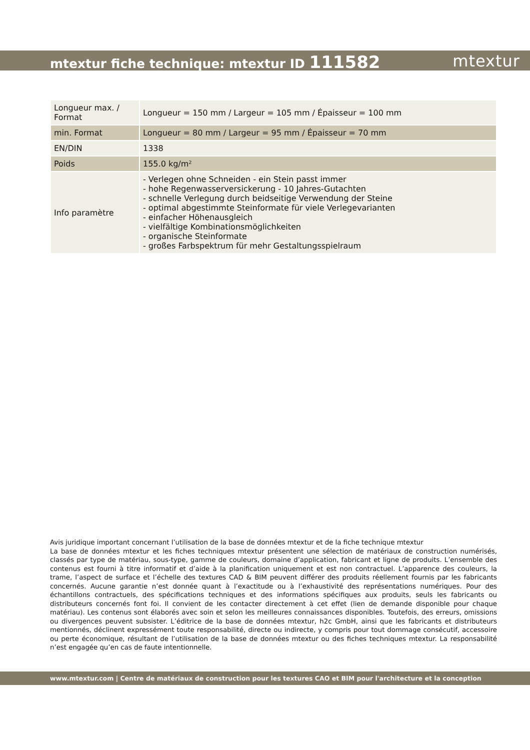mtextur fiche technique: mtextur ID 111582
mtextur
| Longueur max. / Format | Longueur = 150 mm / Largeur = 105 mm / Épaisseur = 100 mm |
| min. Format | Longueur = 80 mm / Largeur = 95 mm / Épaisseur = 70 mm |
| EN/DIN | 1338 |
| Poids | 155.0 kg/m² |
| Info paramètre | - Verlegen ohne Schneiden - ein Stein passt immer - hohe Regenwasserversickerung - 10 Jahres-Gutachten - schnelle Verlegung durch beidseitige Verwendung der Steine - optimal abgestimmte Steinformate für viele Verlegevarianten - einfacher Höhenausgleich - vielfältige Kombinationsmöglichkeiten - organische Steinformate - großes Farbspektrum für mehr Gestaltungsspielraum |
Avis juridique important concernant l’utilisation de la base de données mtextur et de la fiche technique mtextur
La base de données mtextur et les fiches techniques mtextur présentent une sélection de matériaux de construction numérisés, classés par type de matériau, sous-type, gamme de couleurs, domaine d’application, fabricant et ligne de produits. L’ensemble des contenus est fourni à titre informatif et d’aide à la planification uniquement et est non contractuel. L’apparence des couleurs, la trame, l’aspect de surface et l’échelle des textures CAD & BIM peuvent différer des produits réellement fournis par les fabricants concernés. Aucune garantie n’est donnée quant à l’exactitude ou à l’exhaustivité des représentations numériques. Pour des échantillons contractuels, des spécifications techniques et des informations spécifiques aux produits, seuls les fabricants ou distributeurs concernés font foi. Il convient de les contacter directement à cet effet (lien de demande disponible pour chaque matériau). Les contenus sont élaborés avec soin et selon les meilleures connaissances disponibles. Toutefois, des erreurs, omissions ou divergences peuvent subsister. L’éditrice de la base de données mtextur, h2c GmbH, ainsi que les fabricants et distributeurs mentionnés, déclinent expressément toute responsabilité, directe ou indirecte, y compris pour tout dommage consécutif, accessoire ou perte économique, résultant de l’utilisation de la base de données mtextur ou des fiches techniques mtextur. La responsabilité n’est engagée qu’en cas de faute intentionnelle.
www.mtextur.com | Centre de matériaux de construction pour les textures CAO et BIM pour l'architecture et la conception